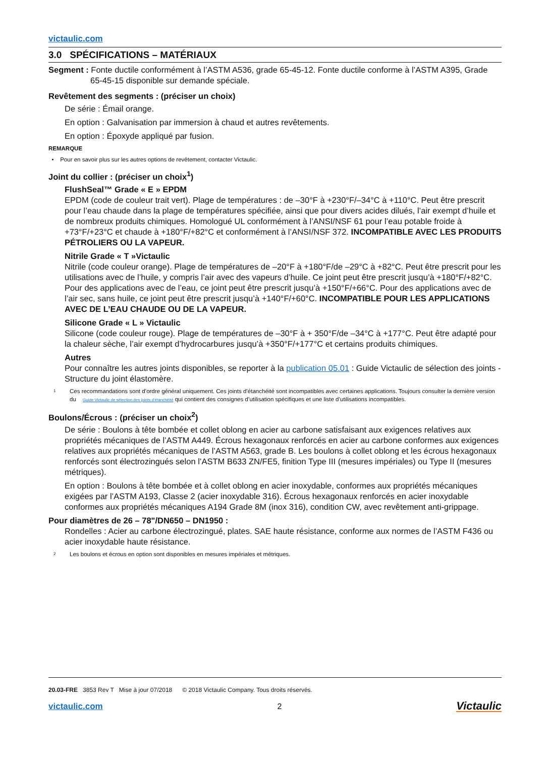victaulic.com
3.0 SPÉCIFICATIONS – MATÉRIAUX
Segment : Fonte ductile conformément à l’ASTM A536, grade 65-45-12. Fonte ductile conforme à l’ASTM A395, Grade 65-45-15 disponible sur demande spéciale.
Revêtement des segments : (préciser un choix)
De série : Émail orange.
En option : Galvanisation par immersion à chaud et autres revêtements.
En option : Époxyde appliqué par fusion.
REMARQUE
• Pour en savoir plus sur les autres options de revêtement, contacter Victaulic.
Joint du collier : (préciser un choix<sup>1</sup>)
FlushSeal™ Grade « E » EPDM
EPDM (code de couleur trait vert). Plage de températures : de –30°F à +230°F/–34°C à +110°C. Peut être prescrit pour l’eau chaude dans la plage de températures spécifiée, ainsi que pour divers acides dilués, l’air exempt d’huile et de nombreux produits chimiques. Homologué UL conformément à l’ANSI/NSF 61 pour l’eau potable froide à +73°F/+23°C et chaude à +180°F/+82°C et conformément à l’ANSI/NSF 372. INCOMPATIBLE AVEC LES PRODUITS PÉTROLIERS OU LA VAPEUR.
Nitrile Grade « T »Victaulic
Nitrile (code couleur orange). Plage de températures de –20°F à +180°F/de –29°C à +82°C. Peut être prescrit pour les utilisations avec de l’huile, y compris l’air avec des vapeurs d’huile. Ce joint peut être prescrit jusqu’à +180°F/+82°C. Pour des applications avec de l’eau, ce joint peut être prescrit jusqu’à +150°F/+66°C. Pour des applications avec de l’air sec, sans huile, ce joint peut être prescrit jusqu’à +140°F/+60°C. INCOMPATIBLE POUR LES APPLICATIONS AVEC DE L’EAU CHAUDE OU DE LA VAPEUR.
Silicone Grade « L » Victaulic
Silicone (code couleur rouge). Plage de températures de –30°F à + 350°F/de –34°C à +177°C. Peut être adapté pour la chaleur sèche, l’air exempt d’hydrocarbures jusqu’à +350°F/+177°C et certains produits chimiques.
Autres
Pour connaître les autres joints disponibles, se reporter à la publication 05.01 : Guide Victaulic de sélection des joints - Structure du joint élastomère.
1 Ces recommandations sont d’ordre général uniquement. Ces joints d’étanchéité sont incompatibles avec certaines applications. Toujours consulter la dernière version du Guide Victaulic de sélection des joints d’étanchéité qui contient des consignes d’utilisation spécifiques et une liste d’utilisations incompatibles.
Boulons/Écrous : (préciser un choix<sup>2</sup>)
De série : Boulons à tête bombée et collet oblong en acier au carbone satisfaisant aux exigences relatives aux propriétés mécaniques de l’ASTM A449. Écrous hexagonaux renforcés en acier au carbone conformes aux exigences relatives aux propriétés mécaniques de l’ASTM A563, grade B. Les boulons à collet oblong et les écrous hexagonaux renforcés sont électrozingués selon l’ASTM B633 ZN/FE5, finition Type III (mesures impériales) ou Type II (mesures métriques).
En option : Boulons à tête bombée et à collet oblong en acier inoxydable, conformes aux propriétés mécaniques exigées par l’ASTM A193, Classe 2 (acier inoxydable 316). Écrous hexagonaux renforcés en acier inoxydable conformes aux propriétés mécaniques A194 Grade 8M (inox 316), condition CW, avec revêtement anti-grippage.
Pour diamètres de 26 – 78"/DN650 – DN1950 :
Rondelles : Acier au carbone électrozingué, plates. SAE haute résistance, conforme aux normes de l’ASTM F436 ou acier inoxydable haute résistance.
2 Les boulons et écrous en option sont disponibles en mesures impériales et métriques.
20.03-FRE 3853 Rev T Mise à jour 07/2018 © 2018 Victaulic Company. Tous droits réservés.
victaulic.com 2 Victaulic